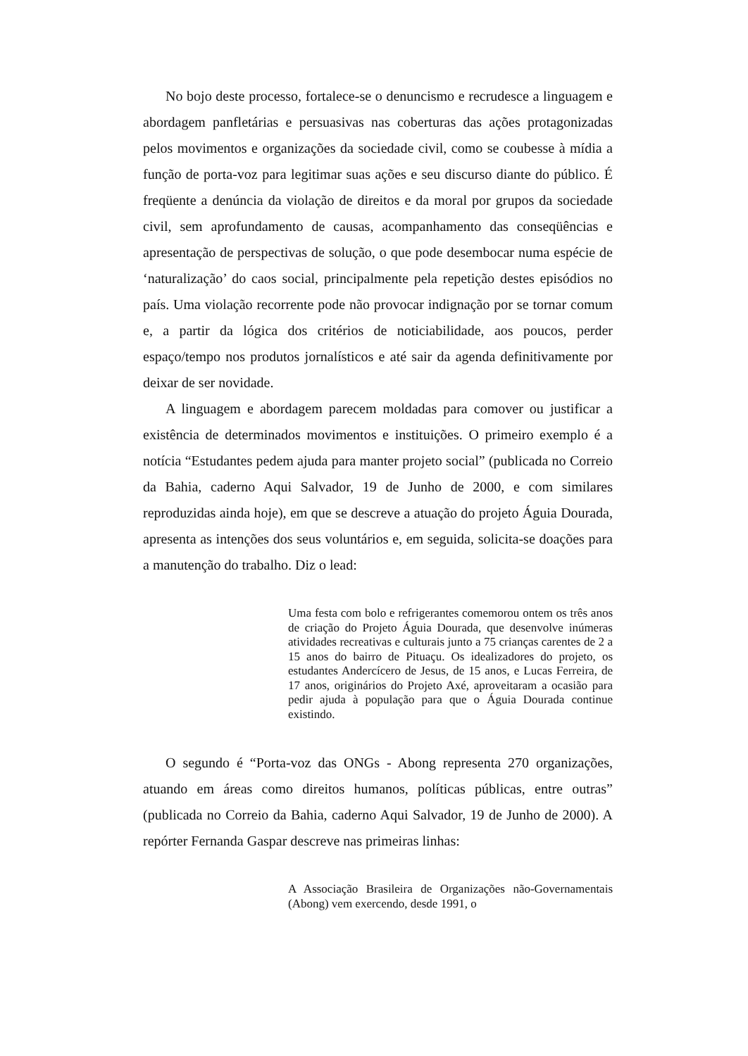No bojo deste processo, fortalece-se o denuncismo e recrudesce a linguagem e abordagem panfletárias e persuasivas nas coberturas das ações protagonizadas pelos movimentos e organizações da sociedade civil, como se coubesse à mídia a função de porta-voz para legitimar suas ações e seu discurso diante do público. É freqüente a denúncia da violação de direitos e da moral por grupos da sociedade civil, sem aprofundamento de causas, acompanhamento das conseqüências e apresentação de perspectivas de solução, o que pode desembocar numa espécie de ‘naturalização’ do caos social, principalmente pela repetição destes episódios no país. Uma violação recorrente pode não provocar indignação por se tornar comum e, a partir da lógica dos critérios de noticiabilidade, aos poucos, perder espaço/tempo nos produtos jornalísticos e até sair da agenda definitivamente por deixar de ser novidade.
A linguagem e abordagem parecem moldadas para comover ou justificar a existência de determinados movimentos e instituições. O primeiro exemplo é a notícia “Estudantes pedem ajuda para manter projeto social” (publicada no Correio da Bahia, caderno Aqui Salvador, 19 de Junho de 2000, e com similares reproduzidas ainda hoje), em que se descreve a atuação do projeto Águia Dourada, apresenta as intenções dos seus voluntários e, em seguida, solicita-se doações para a manutenção do trabalho. Diz o lead:
Uma festa com bolo e refrigerantes comemorou ontem os três anos de criação do Projeto Águia Dourada, que desenvolve inúmeras atividades recreativas e culturais junto a 75 crianças carentes de 2 a 15 anos do bairro de Pituaçu. Os idealizadores do projeto, os estudantes Andercícero de Jesus, de 15 anos, e Lucas Ferreira, de 17 anos, originários do Projeto Axé, aproveitaram a ocasião para pedir ajuda à população para que o Águia Dourada continue existindo.
O segundo é “Porta-voz das ONGs - Abong representa 270 organizações, atuando em áreas como direitos humanos, políticas públicas, entre outras” (publicada no Correio da Bahia, caderno Aqui Salvador, 19 de Junho de 2000). A repórter Fernanda Gaspar descreve nas primeiras linhas:
A Associação Brasileira de Organizações não-Governamentais (Abong) vem exercendo, desde 1991, o